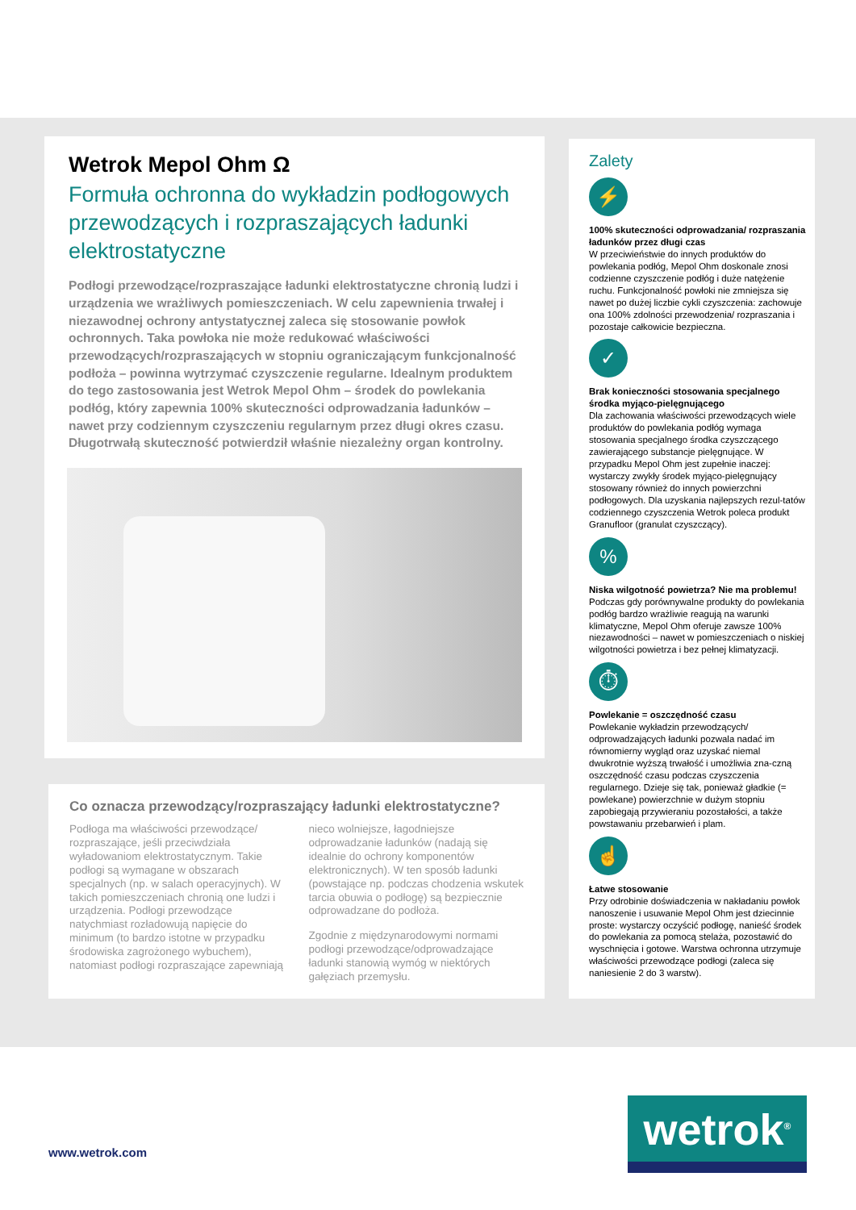Wetrok Mepol Ohm Ω
Formuła ochronna do wykładzin podłogowych przewodzących i rozpraszających ładunki elektrostatyczne
Podłogi przewodzące/rozpraszające ładunki elektrostatyczne chronią ludzi i urządzenia we wrażliwych pomieszczeniach. W celu zapewnienia trwałej i niezawodnej ochrony antystatycznej zaleca się stosowanie powłok ochronnych. Taka powłoka nie może redukować właściwości przewodzących/rozpraszających w stopniu ograniczającym funkcjonalność podłoża – powinna wytrzymać czyszczenie regularne. Idealnym produktem do tego zastosowania jest Wetrok Mepol Ohm – środek do powlekania podłóg, który zapewnia 100% skuteczności odprowadzania ładunków – nawet przy codziennym czyszczeniu regularnym przez długi okres czasu. Długotrwałą skuteczność potwierdził właśnie niezależny organ kontrolny.
Co oznacza przewodzący/rozpraszający ładunki elektrostatyczne?
Podłoga ma właściwości przewodzące/ rozpraszające, jeśli przeciwdziała wyładowaniom elektrostatycznym. Takie podłogi są wymagane w obszarach specjalnych (np. w salach operacyjnych). W takich pomieszczeniach chronią one ludzi i urządzenia. Podłogi przewodzące natychmiast rozładowują napięcie do minimum (to bardzo istotne w przypadku środowiska zagrożonego wybuchem), natomiast podłogi rozpraszające zapewniają nieco wolniejsze, łagodniejsze odprowadzanie ładunków (nadają się idealnie do ochrony komponentów elektronicznych). W ten sposób ładunki (powstające np. podczas chodzenia wskutek tarcia obuwia o podłogę) są bezpiecznie odprowadzane do podłoża.
Zgodnie z międzynarodowymi normami podłogi przewodzące/odprowadzające ładunki stanowią wymóg w niektórych gałęziach przemysłu.
Zalety
⚡
100% skuteczności odprowadzania/ rozpraszania ładunków przez długi czas
W przeciwieństwie do innych produktów do powlekania podłóg, Mepol Ohm doskonale znosi codzienne czyszczenie podłóg i duże natężenie ruchu. Funkcjonalność powłoki nie zmniejsza się nawet po dużej liczbie cykli czyszczenia: zachowuje ona 100% zdolności przewodzenia/ rozpraszania i pozostaje całkowicie bezpieczna.
✓
Brak konieczności stosowania specjalnego środka myjąco-pielęgnującego
Dla zachowania właściwości przewodzących wiele produktów do powlekania podłóg wymaga stosowania specjalnego środka czyszczącego zawierającego substancje pielęgnujące. W przypadku Mepol Ohm jest zupełnie inaczej: wystarczy zwykły środek myjąco-pielęgnujący stosowany również do innych powierzchni podłogowych. Dla uzyskania najlepszych rezul-tatów codziennego czyszczenia Wetrok poleca produkt Granufloor (granulat czyszczący).
%
Niska wilgotność powietrza? Nie ma problemu!
Podczas gdy porównywalne produkty do powlekania podłóg bardzo wrażliwie reagują na warunki klimatyczne, Mepol Ohm oferuje zawsze 100% niezawodności – nawet w pomieszczeniach o niskiej wilgotności powietrza i bez pełnej klimatyzacji.
⏱
Powlekanie = oszczędność czasu
Powlekanie wykładzin przewodzących/ odprowadzających ładunki pozwala nadać im równomierny wygląd oraz uzyskać niemal dwukrotnie wyższą trwałość i umożliwia zna-czną oszczędność czasu podczas czyszczenia regularnego. Dzieje się tak, ponieważ gładkie (= powlekane) powierzchnie w dużym stopniu zapobiegają przywieraniu pozostałości, a także powstawaniu przebarwień i plam.
☝
Łatwe stosowanie
Przy odrobinie doświadczenia w nakładaniu powłok nanoszenie i usuwanie Mepol Ohm jest dziecinnie proste: wystarczy oczyścić podłogę, nanieść środek do powlekania za pomocą stelaża, pozostawić do wyschnięcia i gotowe. Warstwa ochronna utrzymuje właściwości przewodzące podłogi (zaleca się naniesienie 2 do 3 warstw).
www.wetrok.com
wetrok<sup>®</sup>